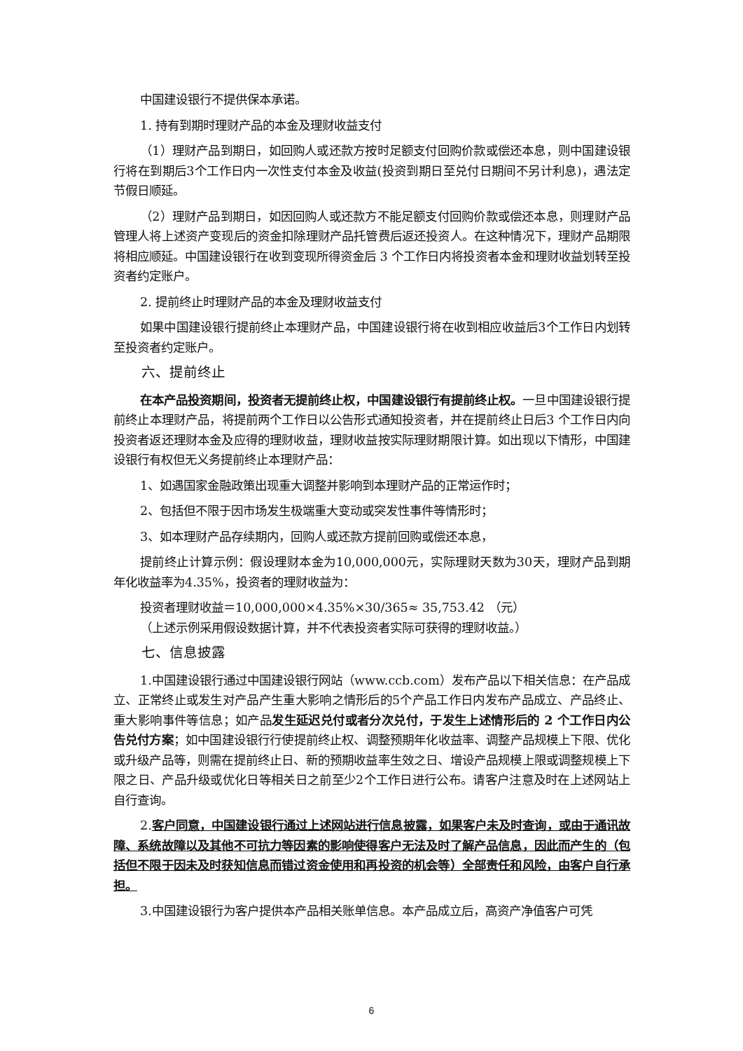中国建设银行不提供保本承诺。
1. 持有到期时理财产品的本金及理财收益支付
（1）理财产品到期日，如回购人或还款方按时足额支付回购价款或偿还本息，则中国建设银行将在到期后3个工作日内一次性支付本金及收益(投资到期日至兑付日期间不另计利息)，遇法定节假日顺延。
（2）理财产品到期日，如因回购人或还款方不能足额支付回购价款或偿还本息，则理财产品管理人将上述资产变现后的资金扣除理财产品托管费后返还投资人。在这种情况下，理财产品期限将相应顺延。中国建设银行在收到变现所得资金后 3 个工作日内将投资者本金和理财收益划转至投资者约定账户。
2. 提前终止时理财产品的本金及理财收益支付
如果中国建设银行提前终止本理财产品，中国建设银行将在收到相应收益后3个工作日内划转至投资者约定账户。
六、提前终止
在本产品投资期间，投资者无提前终止权，中国建设银行有提前终止权。一旦中国建设银行提前终止本理财产品，将提前两个工作日以公告形式通知投资者，并在提前终止日后3 个工作日内向投资者返还理财本金及应得的理财收益，理财收益按实际理财期限计算。如出现以下情形，中国建设银行有权但无义务提前终止本理财产品：
1、如遇国家金融政策出现重大调整并影响到本理财产品的正常运作时；
2、包括但不限于因市场发生极端重大变动或突发性事件等情形时；
3、如本理财产品存续期内，回购人或还款方提前回购或偿还本息，
提前终止计算示例：假设理财本金为10,000,000元，实际理财天数为30天，理财产品到期年化收益率为4.35%，投资者的理财收益为：
投资者理财收益＝10,000,000×4.35%×30/365≈ 35,753.42 （元）
（上述示例采用假设数据计算，并不代表投资者实际可获得的理财收益。）
七、信息披露
1.中国建设银行通过中国建设银行网站（www.ccb.com）发布产品以下相关信息：在产品成立、正常终止或发生对产品产生重大影响之情形后的5个产品工作日内发布产品成立、产品终止、重大影响事件等信息；如产品发生延迟兑付或者分次兑付，于发生上述情形后的 2 个工作日内公告兑付方案；如中国建设银行行使提前终止权、调整预期年化收益率、调整产品规模上下限、优化或升级产品等，则需在提前终止日、新的预期收益率生效之日、增设产品规模上限或调整规模上下限之日、产品升级或优化日等相关日之前至少2个工作日进行公布。请客户注意及时在上述网站上自行查询。
2.客户同意，中国建设银行通过上述网站进行信息披露，如果客户未及时查询，或由于通讯故障、系统故障以及其他不可抗力等因素的影响使得客户无法及时了解产品信息，因此而产生的（包括但不限于因未及时获知信息而错过资金使用和再投资的机会等）全部责任和风险，由客户自行承担。
3.中国建设银行为客户提供本产品相关账单信息。本产品成立后，高资产净值客户可凭
6